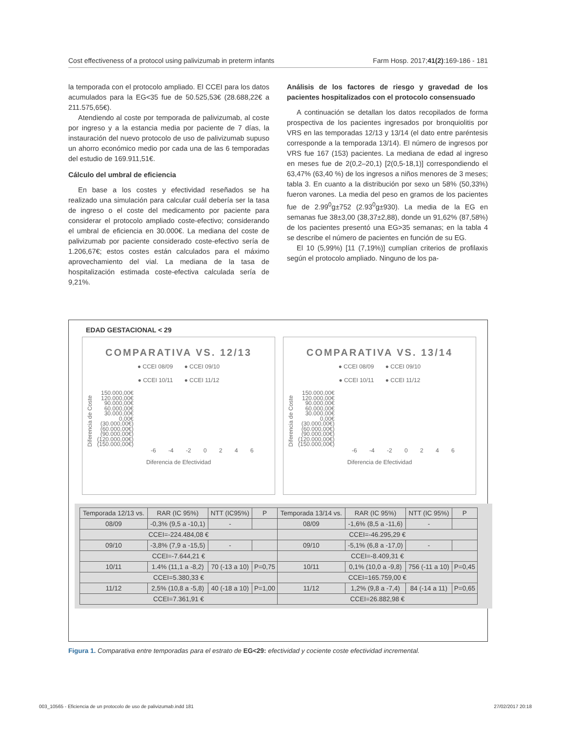Cost effectiveness of a protocol using palivizumab in preterm infants Farm Hosp. 2017;41(2):169-186 - 181
la temporada con el protocolo ampliado. El CCEI para los datos acumulados para la EG<35 fue de 50.525,53€ (28.688,22€ a 211.575,65€).
Atendiendo al coste por temporada de palivizumab, al coste por ingreso y a la estancia media por paciente de 7 días, la instauración del nuevo protocolo de uso de palivizumab supuso un ahorro económico medio por cada una de las 6 temporadas del estudio de 169.911,51€.
Cálculo del umbral de eficiencia
En base a los costes y efectividad reseñados se ha realizado una simulación para calcular cuál debería ser la tasa de ingreso o el coste del medicamento por paciente para considerar el protocolo ampliado coste-efectivo; considerando el umbral de eficiencia en 30.000€. La mediana del coste de palivizumab por paciente considerado coste-efectivo sería de 1.206,67€; estos costes están calculados para el máximo aprovechamiento del vial. La mediana de la tasa de hospitalización estimada coste-efectiva calculada sería de 9,21%.
Análisis de los factores de riesgo y gravedad de los pacientes hospitalizados con el protocolo consensuado
A continuación se detallan los datos recopilados de forma prospectiva de los pacientes ingresados por bronquiolitis por VRS en las temporadas 12/13 y 13/14 (el dato entre paréntesis corresponde a la temporada 13/14). El número de ingresos por VRS fue 167 (153) pacientes. La mediana de edad al ingreso en meses fue de 2(0,2–20,1) [2(0,5-18,1)] correspondiendo el 63,47% (63,40 %) de los ingresos a niños menores de 3 meses; tabla 3. En cuanto a la distribución por sexo un 58% (50,33%) fueron varones. La media del peso en gramos de los pacientes fue de 2.99<sup>0</sup>g±752 (2.93<sup>0</sup>g±930). La media de la EG en semanas fue 38±3,00 (38,37±2,88), donde un 91,62% (87,58%) de los pacientes presentó una EG>35 semanas; en la tabla 4 se describe el número de pacientes en función de su EG.
El 10 (5,99%) [11 (7,19%)] cumplían criterios de profilaxis según el protocolo ampliado. Ninguno de los pa-
EDAD GESTACIONAL < 29
COMPARATIVA VS. 12/13
● CCEI 08/09 ● CCEI 09/10
● CCEI 10/11 ● CCEI 11/12
Diferencia de Coste
150.000,00€
120.000,00€
90.000,00€
60.000,00€
30.000,00€
0,00€
(30.000,00€)
(60.000,00€)
(90.000,00€)
(120.000,00€)
(150.000,00€)
-6 -4 -2 0 2 4 6
Diferencia de Efectividad
COMPARATIVA VS. 13/14
● CCEI 08/09 ● CCEI 09/10
● CCEI 10/11 ● CCEI 11/12
Diferencia de Coste
150.000,00€
120.000,00€
90.000,00€
60.000,00€
30.000,00€
0,00€
(30.000,00€)
(60.000,00€)
(90.000,00€)
(120.000,00€)
(150.000,00€)
-6 -4 -2 0 2 4 6
Diferencia de Efectividad
| Temporada 12/13 vs. | RAR (IC 95%) | NTT (IC95%) | P | Temporada 13/14 vs. | RAR (IC 95%) | NTT (IC 95%) | P |
| --- | --- | --- | --- | --- | --- | --- | --- |
| 08/09 | -0,3% (9,5 a -10,1) | - | | 08/09 | -1,6% (8,5 a -11,6) | - | |
| CCEI=-224.484,08 € | | | | CCEI=-46.295,29 € | | | |
| 09/10 | -3,8% (7,9 a -15,5) | - | | 09/10 | -5,1% (6,8 a -17,0) | - | |
| CCEI=-7.644,21 € | | | | CCEI=-8.409,31 € | | | |
| 10/11 | 1.4% (11,1 a -8,2) | 70 (-13 a 10) | P=0,75 | 10/11 | 0,1% (10,0 a -9,8) | 756 (-11 a 10) | P=0,45 |
| CCEI=5.380,33 € | | | | CCEI=165.759,00 € | | | |
| 11/12 | 2,5% (10,8 a -5,8) | 40 (-18 a 10) | P=1,00 | 11/12 | 1,2% (9,8 a -7,4) | 84 (-14 a 11) | P=0,65 |
| CCEI=7.361,91 € | | | | CCEI=26.882,98 € | | | |
Figura 1. Comparativa entre temporadas para el estrato de EG<29: efectividad y cociente coste efectividad incremental.
003_10565 - Eficiencia de un protocolo de uso de palivizumab.indd 181 27/02/2017 20:18